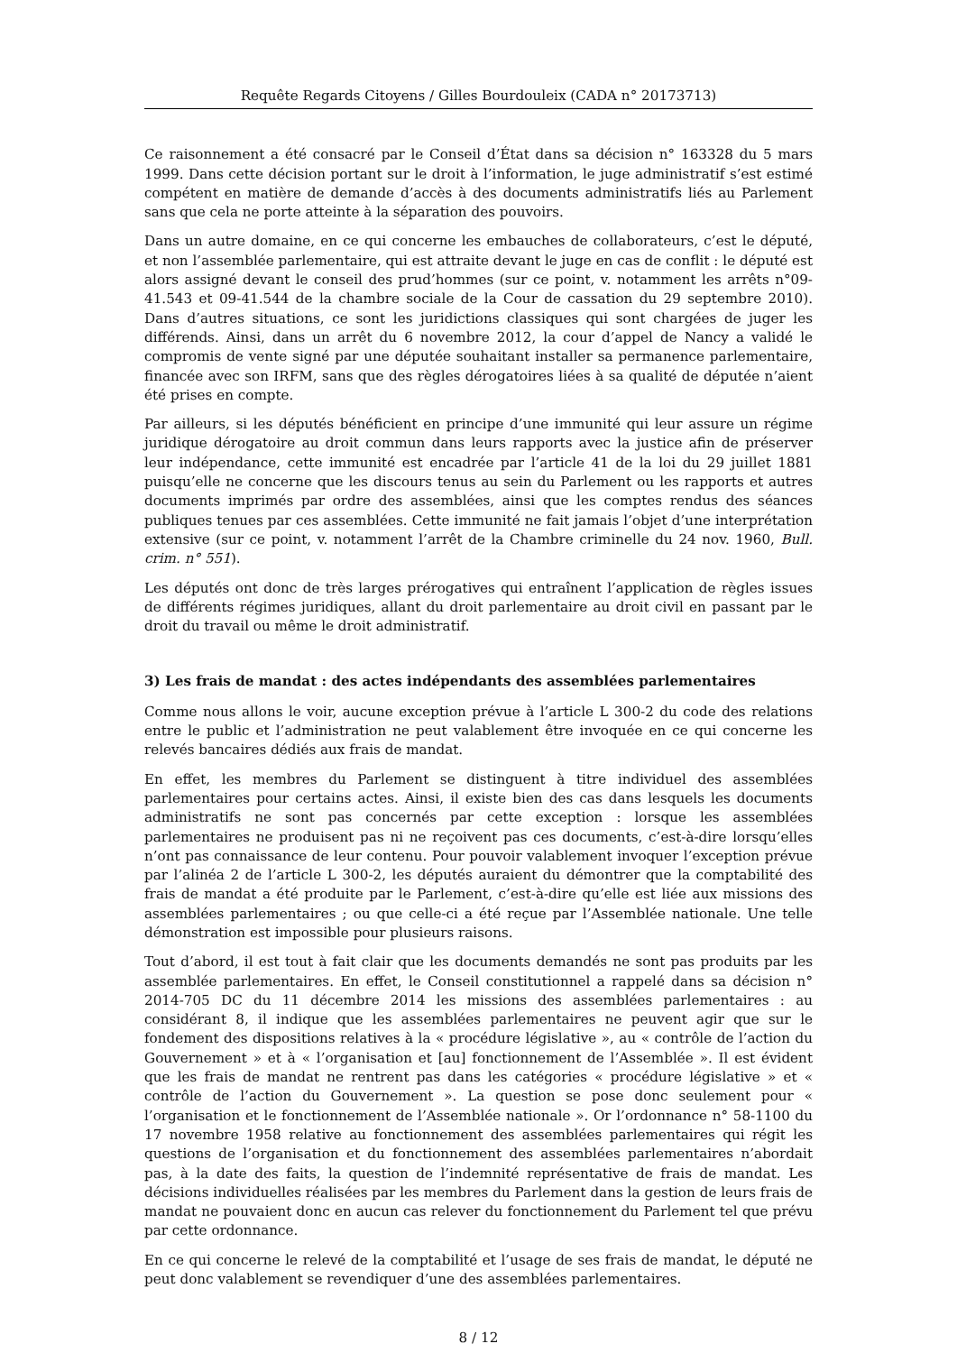Requête Regards Citoyens / Gilles Bourdouleix (CADA n° 20173713)
Ce raisonnement a été consacré par le Conseil d’État dans sa décision n° 163328 du 5 mars 1999. Dans cette décision portant sur le droit à l’information, le juge administratif s’est estimé compétent en matière de demande d’accès à des documents administratifs liés au Parlement sans que cela ne porte atteinte à la séparation des pouvoirs.
Dans un autre domaine, en ce qui concerne les embauches de collaborateurs, c’est le député, et non l’assemblée parlementaire, qui est attraite devant le juge en cas de conflit : le député est alors assigné devant le conseil des prud’hommes (sur ce point, v. notamment les arrêts n°09-41.543 et 09-41.544 de la chambre sociale de la Cour de cassation du 29 septembre 2010). Dans d’autres situations, ce sont les juridictions classiques qui sont chargées de juger les différends. Ainsi, dans un arrêt du 6 novembre 2012, la cour d’appel de Nancy a validé le compromis de vente signé par une députée souhaitant installer sa permanence parlementaire, financée avec son IRFM, sans que des règles dérogatoires liées à sa qualité de députée n’aient été prises en compte.
Par ailleurs, si les députés bénéficient en principe d’une immunité qui leur assure un régime juridique dérogatoire au droit commun dans leurs rapports avec la justice afin de préserver leur indépendance, cette immunité est encadrée par l’article 41 de la loi du 29 juillet 1881 puisqu’elle ne concerne que les discours tenus au sein du Parlement ou les rapports et autres documents imprimés par ordre des assemblées, ainsi que les comptes rendus des séances publiques tenues par ces assemblées. Cette immunité ne fait jamais l’objet d’une interprétation extensive (sur ce point, v. notamment l’arrêt de la Chambre criminelle du 24 nov. 1960, Bull. crim. n° 551).
Les députés ont donc de très larges prérogatives qui entraînent l’application de règles issues de différents régimes juridiques, allant du droit parlementaire au droit civil en passant par le droit du travail ou même le droit administratif.
3) Les frais de mandat : des actes indépendants des assemblées parlementaires
Comme nous allons le voir, aucune exception prévue à l’article L 300-2 du code des relations entre le public et l’administration ne peut valablement être invoquée en ce qui concerne les relevés bancaires dédiés aux frais de mandat.
En effet, les membres du Parlement se distinguent à titre individuel des assemblées parlementaires pour certains actes. Ainsi, il existe bien des cas dans lesquels les documents administratifs ne sont pas concernés par cette exception : lorsque les assemblées parlementaires ne produisent pas ni ne reçoivent pas ces documents, c’est-à-dire lorsqu’elles n’ont pas connaissance de leur contenu. Pour pouvoir valablement invoquer l’exception prévue par l’alinéa 2 de l’article L 300-2, les députés auraient du démontrer que la comptabilité des frais de mandat a été produite par le Parlement, c’est-à-dire qu’elle est liée aux missions des assemblées parlementaires ; ou que celle-ci a été reçue par l’Assemblée nationale. Une telle démonstration est impossible pour plusieurs raisons.
Tout d’abord, il est tout à fait clair que les documents demandés ne sont pas produits par les assemblée parlementaires. En effet, le Conseil constitutionnel a rappelé dans sa décision n° 2014-705 DC du 11 décembre 2014 les missions des assemblées parlementaires : au considérant 8, il indique que les assemblées parlementaires ne peuvent agir que sur le fondement des dispositions relatives à la « procédure législative », au « contrôle de l’action du Gouvernement » et à « l’organisation et [au] fonctionnement de l’Assemblée ». Il est évident que les frais de mandat ne rentrent pas dans les catégories « procédure législative » et « contrôle de l’action du Gouvernement ». La question se pose donc seulement pour « l’organisation et le fonctionnement de l’Assemblée nationale ». Or l’ordonnance n° 58-1100 du 17 novembre 1958 relative au fonctionnement des assemblées parlementaires qui régit les questions de l’organisation et du fonctionnement des assemblées parlementaires n’abordait pas, à la date des faits, la question de l’indemnité représentative de frais de mandat. Les décisions individuelles réalisées par les membres du Parlement dans la gestion de leurs frais de mandat ne pouvaient donc en aucun cas relever du fonctionnement du Parlement tel que prévu par cette ordonnance.
En ce qui concerne le relevé de la comptabilité et l’usage de ses frais de mandat, le député ne peut donc valablement se revendiquer d’une des assemblées parlementaires.
8 / 12